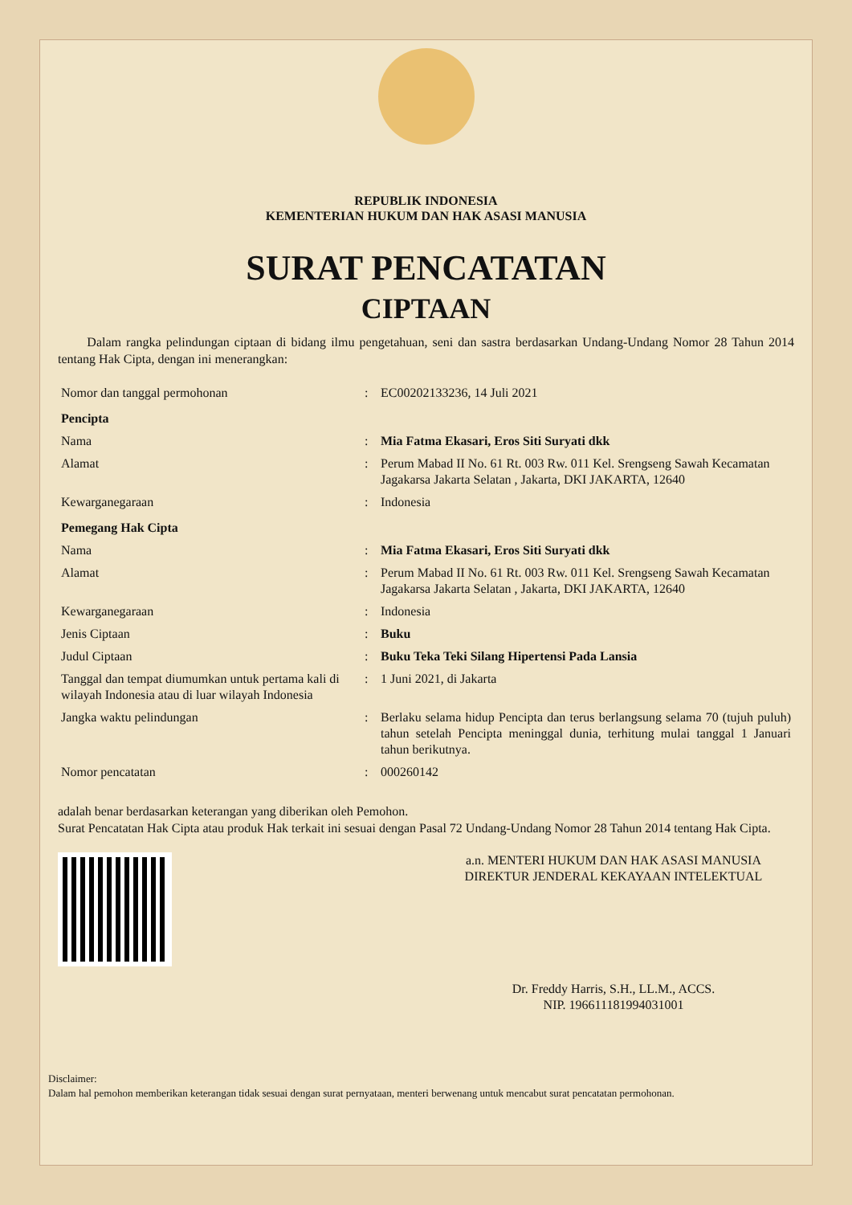REPUBLIK INDONESIA
KEMENTERIAN HUKUM DAN HAK ASASI MANUSIA
SURAT PENCATATAN
CIPTAAN
Dalam rangka pelindungan ciptaan di bidang ilmu pengetahuan, seni dan sastra berdasarkan Undang-Undang Nomor 28 Tahun 2014 tentang Hak Cipta, dengan ini menerangkan:
| Nomor dan tanggal permohonan | : | EC00202133236, 14 Juli 2021 |
| Pencipta | | |
| Nama | : | Mia Fatma Ekasari, Eros Siti Suryati dkk |
| Alamat | : | Perum Mabad II No. 61 Rt. 003 Rw. 011 Kel. Srengseng Sawah Kecamatan Jagakarsa Jakarta Selatan , Jakarta, DKI JAKARTA, 12640 |
| Kewarganegaraan | : | Indonesia |
| Pemegang Hak Cipta | | |
| Nama | : | Mia Fatma Ekasari, Eros Siti Suryati dkk |
| Alamat | : | Perum Mabad II No. 61 Rt. 003 Rw. 011 Kel. Srengseng Sawah Kecamatan Jagakarsa Jakarta Selatan , Jakarta, DKI JAKARTA, 12640 |
| Kewarganegaraan | : | Indonesia |
| Jenis Ciptaan | : | Buku |
| Judul Ciptaan | : | Buku Teka Teki Silang Hipertensi Pada Lansia |
| Tanggal dan tempat diumumkan untuk pertama kali di wilayah Indonesia atau di luar wilayah Indonesia | : | 1 Juni 2021, di Jakarta |
| Jangka waktu pelindungan | : | Berlaku selama hidup Pencipta dan terus berlangsung selama 70 (tujuh puluh) tahun setelah Pencipta meninggal dunia, terhitung mulai tanggal 1 Januari tahun berikutnya. |
| Nomor pencatatan | : | 000260142 |
adalah benar berdasarkan keterangan yang diberikan oleh Pemohon.
Surat Pencatatan Hak Cipta atau produk Hak terkait ini sesuai dengan Pasal 72 Undang-Undang Nomor 28 Tahun 2014 tentang Hak Cipta.
a.n. MENTERI HUKUM DAN HAK ASASI MANUSIA
DIREKTUR JENDERAL KEKAYAAN INTELEKTUAL
Dr. Freddy Harris, S.H., LL.M., ACCS.
NIP. 196611181994031001
Disclaimer:
Dalam hal pemohon memberikan keterangan tidak sesuai dengan surat pernyataan, menteri berwenang untuk mencabut surat pencatatan permohonan.